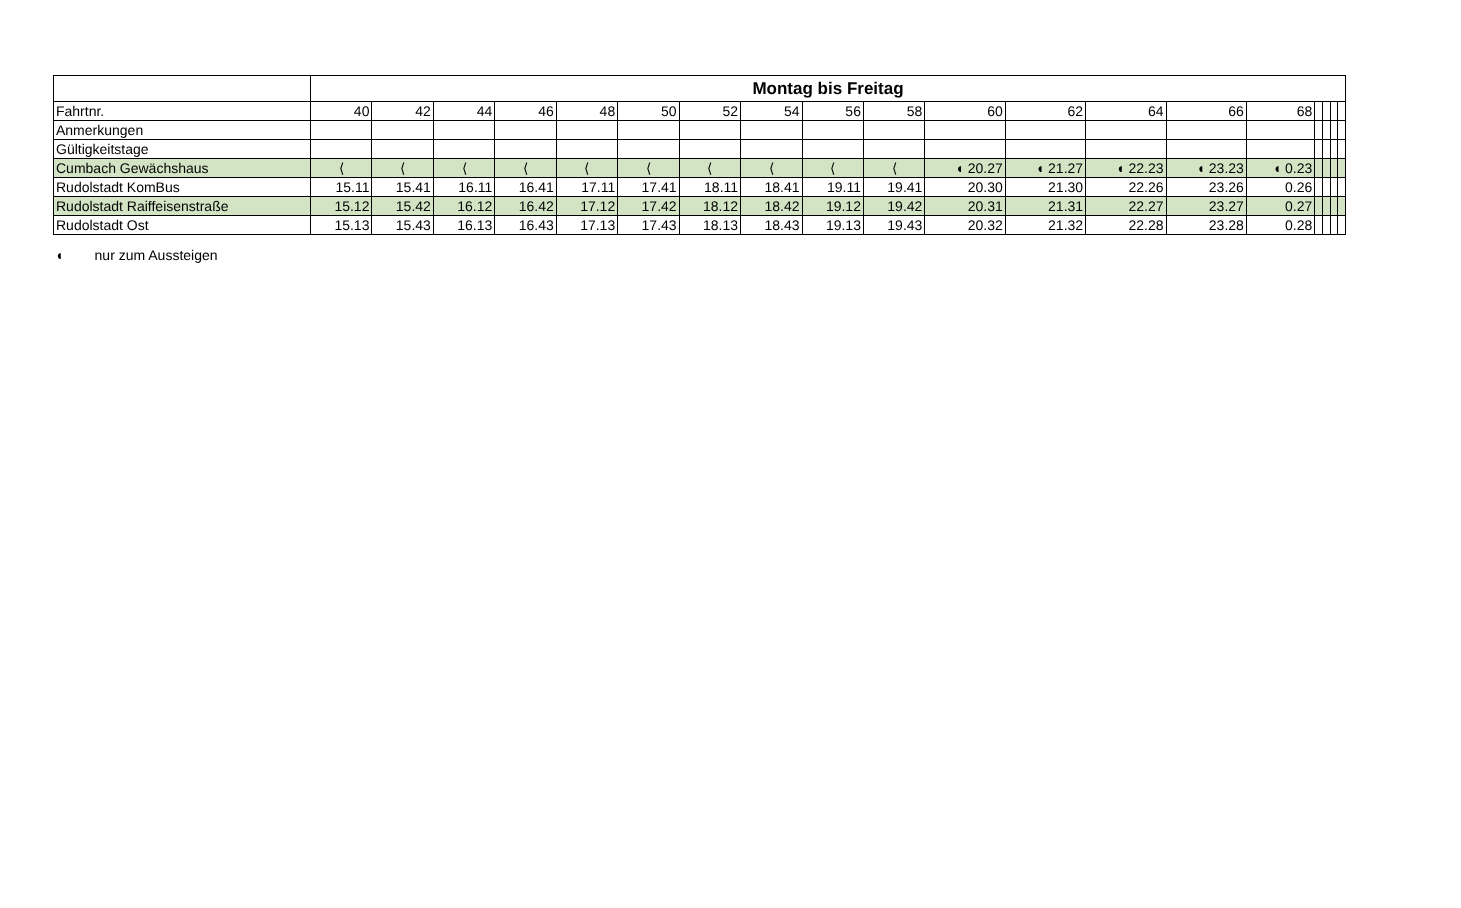| | Montag bis Freitag | | | | | | | | | | | | | | | | | | |
| Fahrtnr. | 40 | 42 | 44 | 46 | 48 | 50 | 52 | 54 | 56 | 58 | 60 | 62 | 64 | 66 | 68 | | | | |
| Anmerkungen | | | | | | | | | | | | | | | | | | | |
| Gültigkeitstage | | | | | | | | | | | | | | | | | | | |
| Cumbach Gewächshaus | ⟨ | ⟨ | ⟨ | ⟨ | ⟨ | ⟨ | ⟨ | ⟨ | ⟨ | ⟨ | ◖ 20.27 | ◖ 21.27 | ◖ 22.23 | ◖ 23.23 | ◖ 0.23 | | | | |
| Rudolstadt KomBus | 15.11 | 15.41 | 16.11 | 16.41 | 17.11 | 17.41 | 18.11 | 18.41 | 19.11 | 19.41 | 20.30 | 21.30 | 22.26 | 23.26 | 0.26 | | | | |
| Rudolstadt Raiffeisenstraße | 15.12 | 15.42 | 16.12 | 16.42 | 17.12 | 17.42 | 18.12 | 18.42 | 19.12 | 19.42 | 20.31 | 21.31 | 22.27 | 23.27 | 0.27 | | | | |
| Rudolstadt Ost | 15.13 | 15.43 | 16.13 | 16.43 | 17.13 | 17.43 | 18.13 | 18.43 | 19.13 | 19.43 | 20.32 | 21.32 | 22.28 | 23.28 | 0.28 | | | | |
◖ nur zum Aussteigen